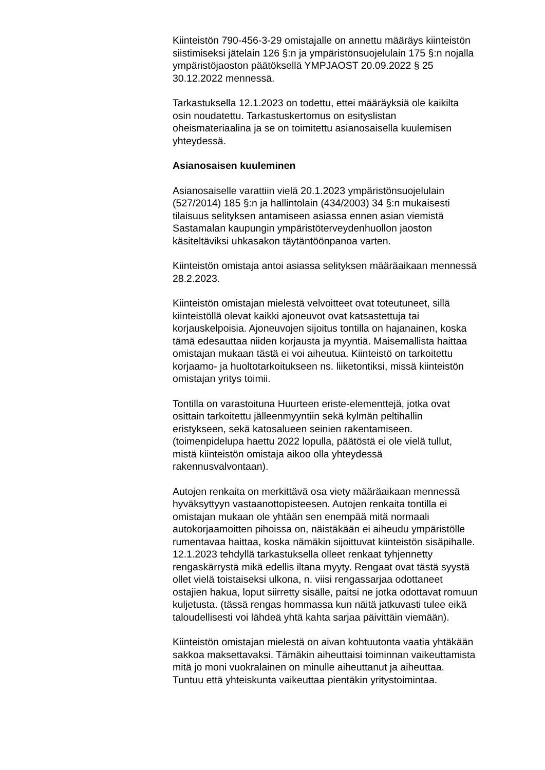Kiinteistön 790-456-3-29 omistajalle on annettu määräys kiinteistön
siistimiseksi jätelain 126 §:n ja ympäristönsuojelulain 175 §:n nojalla
ympäristöjaoston päätöksellä YMPJAOST 20.09.2022 § 25
30.12.2022 mennessä.
Tarkastuksella 12.1.2023 on todettu, ettei määräyksiä ole kaikilta
osin noudatettu. Tarkastuskertomus on esityslistan
oheismateriaalina ja se on toimitettu asianosaisella kuulemisen
yhteydessä.
Asianosaisen kuuleminen
Asianosaiselle varattiin vielä 20.1.2023 ympäristönsuojelulain
(527/2014) 185 §:n ja hallintolain (434/2003) 34 §:n mukaisesti
tilaisuus selityksen antamiseen asiassa ennen asian viemistä
Sastamalan kaupungin ympäristöterveydenhuollon jaoston
käsiteltäviksi uhkasakon täytäntöönpanoa varten.
Kiinteistön omistaja antoi asiassa selityksen määräaikaan mennessä
28.2.2023.
Kiinteistön omistajan mielestä velvoitteet ovat toteutuneet, sillä
kiinteistöllä olevat kaikki ajoneuvot ovat katsastettuja tai
korjauskelpoisia. Ajoneuvojen sijoitus tontilla on hajanainen, koska
tämä edesauttaa niiden korjausta ja myyntiä. Maisemallista haittaa
omistajan mukaan tästä ei voi aiheutua. Kiinteistö on tarkoitettu
korjaamo- ja huoltotarkoitukseen ns. liiketontiksi, missä kiinteistön
omistajan yritys toimii.
Tontilla on varastoituna Huurteen eriste-elementtejä, jotka ovat
osittain tarkoitettu jälleenmyyntiin sekä kylmän peltihallin
eristykseen, sekä katosalueen seinien rakentamiseen.
(toimenpidelupa haettu 2022 lopulla, päätöstä ei ole vielä tullut,
mistä kiinteistön omistaja aikoo olla yhteydessä
rakennusvalvontaan).
Autojen renkaita on merkittävä osa viety määräaikaan mennessä
hyväksyttyyn vastaanottopisteesen. Autojen renkaita tontilla ei
omistajan mukaan ole yhtään sen enempää mitä normaali
autokorjaamoitten pihoissa on, näistäkään ei aiheudu ympäristölle
rumentavaa haittaa, koska nämäkin sijoittuvat kiinteistön sisäpihalle.
12.1.2023 tehdyllä tarkastuksella olleet renkaat tyhjennetty
rengaskärrystä mikä edellis iltana myyty. Rengaat ovat tästä syystä
ollet vielä toistaiseksi ulkona, n. viisi rengassarjaa odottaneet
ostajien hakua, loput siirretty sisälle, paitsi ne jotka odottavat romuun
kuljetusta. (tässä rengas hommassa kun näitä jatkuvasti tulee eikä
taloudellisesti voi lähdeä yhtä kahta sarjaa päivittäin viemään).
Kiinteistön omistajan mielestä on aivan kohtuutonta vaatia yhtäkään
sakkoa maksettavaksi. Tämäkin aiheuttaisi toiminnan vaikeuttamista
mitä jo moni vuokralainen on minulle aiheuttanut ja aiheuttaa.
Tuntuu että yhteiskunta vaikeuttaa pientäkin yritystoimintaa.